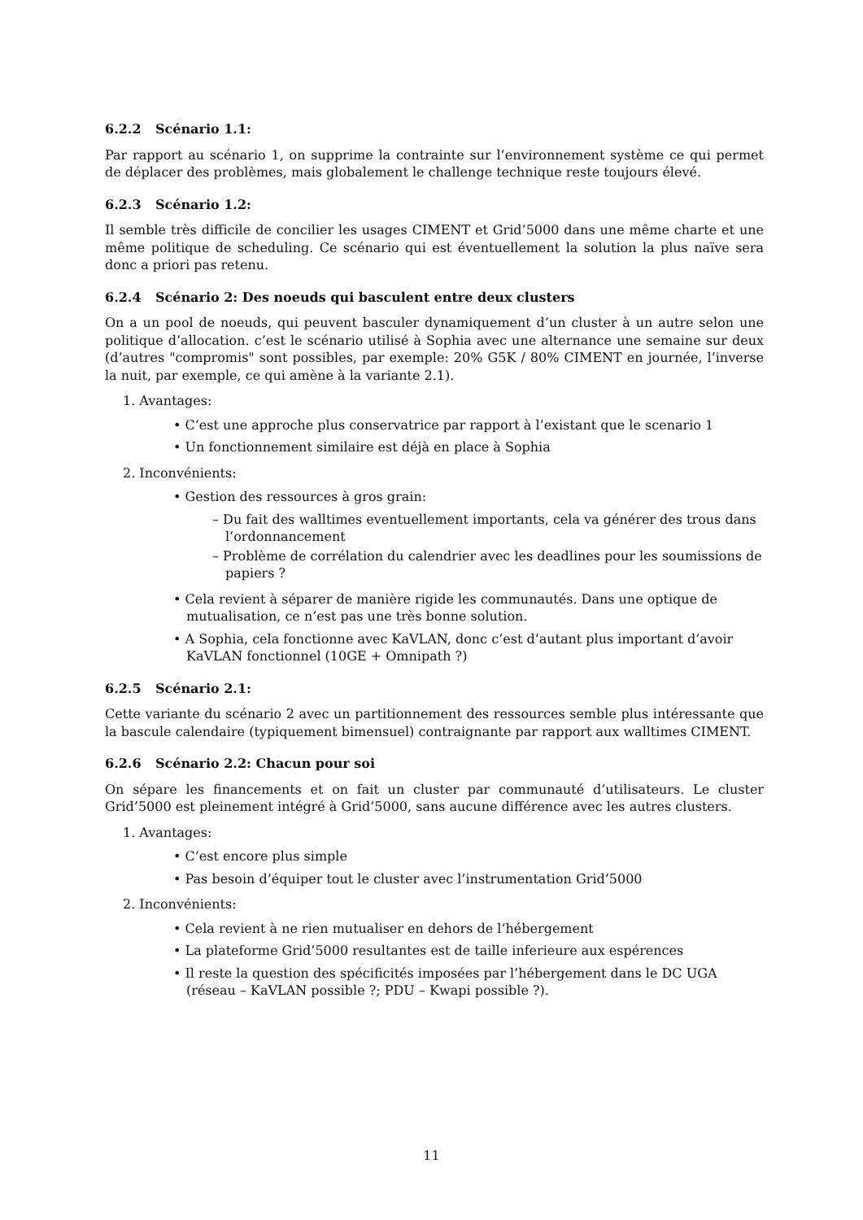6.2.2 Scénario 1.1:
Par rapport au scénario 1, on supprime la contrainte sur l’environnement système ce qui permet de déplacer des problèmes, mais globalement le challenge technique reste toujours élevé.
6.2.3 Scénario 1.2:
Il semble très difficile de concilier les usages CIMENT et Grid’5000 dans une même charte et une même politique de scheduling. Ce scénario qui est éventuellement la solution la plus naïve sera donc a priori pas retenu.
6.2.4 Scénario 2: Des noeuds qui basculent entre deux clusters
On a un pool de noeuds, qui peuvent basculer dynamiquement d’un cluster à un autre selon une politique d’allocation. c’est le scénario utilisé à Sophia avec une alternance une semaine sur deux (d’autres "compromis" sont possibles, par exemple: 20% G5K / 80% CIMENT en journée, l’inverse la nuit, par exemple, ce qui amène à la variante 2.1).
1. Avantages:
• C’est une approche plus conservatrice par rapport à l’existant que le scenario 1
• Un fonctionnement similaire est déjà en place à Sophia
2. Inconvénients:
• Gestion des ressources à gros grain:
– Du fait des walltimes eventuellement importants, cela va générer des trous dans l’ordonnancement
– Problème de corrélation du calendrier avec les deadlines pour les soumissions de papiers ?
• Cela revient à séparer de manière rigide les communautés. Dans une optique de mutualisation, ce n’est pas une très bonne solution.
• A Sophia, cela fonctionne avec KaVLAN, donc c’est d’autant plus important d’avoir KaVLAN fonctionnel (10GE + Omnipath ?)
6.2.5 Scénario 2.1:
Cette variante du scénario 2 avec un partitionnement des ressources semble plus intéressante que la bascule calendaire (typiquement bimensuel) contraignante par rapport aux walltimes CIMENT.
6.2.6 Scénario 2.2: Chacun pour soi
On sépare les financements et on fait un cluster par communauté d’utilisateurs. Le cluster Grid’5000 est pleinement intégré à Grid’5000, sans aucune différence avec les autres clusters.
1. Avantages:
• C’est encore plus simple
• Pas besoin d’équiper tout le cluster avec l’instrumentation Grid’5000
2. Inconvénients:
• Cela revient à ne rien mutualiser en dehors de l’hébergement
• La plateforme Grid’5000 resultantes est de taille inferieure aux espérences
• Il reste la question des spécificités imposées par l’hébergement dans le DC UGA (réseau – KaVLAN possible ?; PDU – Kwapi possible ?).
11